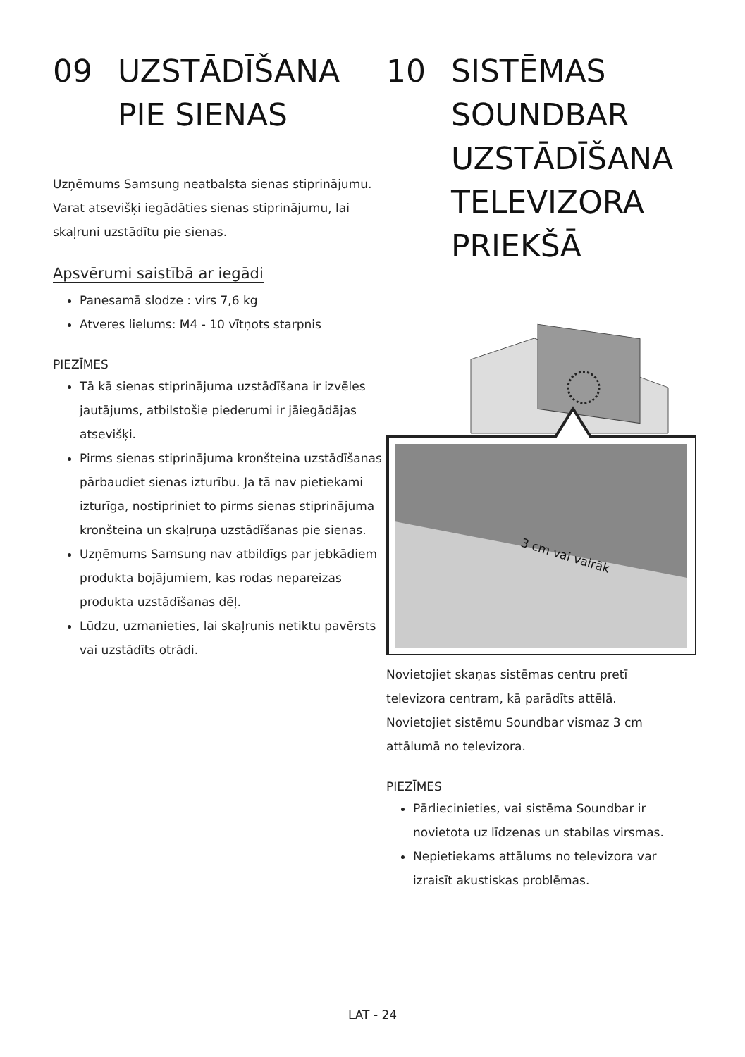09 UZSTĀDĪŠANA
PIE SIENAS
Uzņēmums Samsung neatbalsta sienas stiprinājumu.
Varat atsevišķi iegādāties sienas stiprinājumu, lai skaļruni uzstādītu pie sienas.
Apsvērumi saistībā ar iegādi
Panesamā slodze : virs 7,6 kg
Atveres lielums: M4 - 10 vītņots starpnis
PIEZĪMES
Tā kā sienas stiprinājuma uzstādīšana ir izvēles jautājums, atbilstošie piederumi ir jāiegādājas atsevišķi.
Pirms sienas stiprinājuma kronšteina uzstādīšanas pārbaudiet sienas izturību. Ja tā nav pietiekami izturīga, nostipriniet to pirms sienas stiprinājuma kronšteina un skaļruņa uzstādīšanas pie sienas.
Uzņēmums Samsung nav atbildīgs par jebkādiem produkta bojājumiem, kas rodas nepareizas produkta uzstādīšanas dēļ.
Lūdzu, uzmanieties, lai skaļrunis netiktu pavērsts vai uzstādīts otrādi.
10 SISTĒMAS
SOUNDBAR
UZSTĀDĪŠANA
TELEVIZORA
PRIEKŠĀ
3 cm vai vairāk
Novietojiet skaņas sistēmas centru pretī televizora centram, kā parādīts attēlā.
Novietojiet sistēmu Soundbar vismaz 3 cm attālumā no televizora.
PIEZĪMES
Pārliecinieties, vai sistēma Soundbar ir novietota uz līdzenas un stabilas virsmas.
Nepietiekams attālums no televizora var izraisīt akustiskas problēmas.
LAT - 24